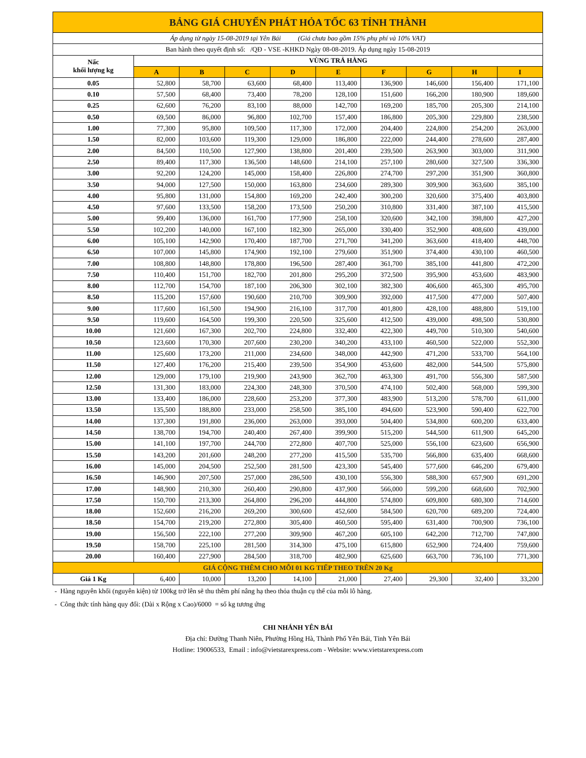| BẢNG GIÁ CHUYỂN PHÁT HỎA TỐC 63 TỈNH THÀNH | | | | | | | | | |
| Áp dụng từ ngày 15-08-2019 tại Yên Bái (Giá chưa bao gồm 15% phụ phí và 10% VAT) | | | | | | | | | |
| Ban hành theo quyết định số: /QĐ - VSE -KHKD Ngày 08-08-2019. Áp dụng ngày 15-08-2019 | | | | | | | | | |
| Nấc khối lượng kg | VÙNG TRẢ HÀNG | | | | | | | | |
| | A | B | C | D | E | F | G | H | I |
| 0.05 | 52,800 | 58,700 | 63,600 | 68,400 | 113,400 | 136,900 | 146,600 | 156,400 | 171,100 |
| 0.10 | 57,500 | 68,400 | 73,400 | 78,200 | 128,100 | 151,600 | 166,200 | 180,900 | 189,600 |
| 0.25 | 62,600 | 76,200 | 83,100 | 88,000 | 142,700 | 169,200 | 185,700 | 205,300 | 214,100 |
| 0.50 | 69,500 | 86,000 | 96,800 | 102,700 | 157,400 | 186,800 | 205,300 | 229,800 | 238,500 |
| 1.00 | 77,300 | 95,800 | 109,500 | 117,300 | 172,000 | 204,400 | 224,800 | 254,200 | 263,000 |
| 1.50 | 82,000 | 103,600 | 119,300 | 129,000 | 186,800 | 222,000 | 244,400 | 278,600 | 287,400 |
| 2.00 | 84,500 | 110,500 | 127,900 | 138,800 | 201,400 | 239,500 | 263,900 | 303,000 | 311,900 |
| 2.50 | 89,400 | 117,300 | 136,500 | 148,600 | 214,100 | 257,100 | 280,600 | 327,500 | 336,300 |
| 3.00 | 92,200 | 124,200 | 145,000 | 158,400 | 226,800 | 274,700 | 297,200 | 351,900 | 360,800 |
| 3.50 | 94,000 | 127,500 | 150,000 | 163,800 | 234,600 | 289,300 | 309,900 | 363,600 | 385,100 |
| 4.00 | 95,800 | 131,000 | 154,800 | 169,200 | 242,400 | 300,200 | 320,600 | 375,400 | 403,800 |
| 4.50 | 97,600 | 133,500 | 158,200 | 173,500 | 250,200 | 310,800 | 331,400 | 387,100 | 415,500 |
| 5.00 | 99,400 | 136,000 | 161,700 | 177,900 | 258,100 | 320,600 | 342,100 | 398,800 | 427,200 |
| 5.50 | 102,200 | 140,000 | 167,100 | 182,300 | 265,000 | 330,400 | 352,900 | 408,600 | 439,000 |
| 6.00 | 105,100 | 142,900 | 170,400 | 187,700 | 271,700 | 341,200 | 363,600 | 418,400 | 448,700 |
| 6.50 | 107,000 | 145,800 | 174,900 | 192,100 | 279,600 | 351,900 | 374,400 | 430,100 | 460,500 |
| 7.00 | 108,800 | 148,800 | 178,800 | 196,500 | 287,400 | 361,700 | 385,100 | 441,800 | 472,200 |
| 7.50 | 110,400 | 151,700 | 182,700 | 201,800 | 295,200 | 372,500 | 395,900 | 453,600 | 483,900 |
| 8.00 | 112,700 | 154,700 | 187,100 | 206,300 | 302,100 | 382,300 | 406,600 | 465,300 | 495,700 |
| 8.50 | 115,200 | 157,600 | 190,600 | 210,700 | 309,900 | 392,000 | 417,500 | 477,000 | 507,400 |
| 9.00 | 117,600 | 161,500 | 194,900 | 216,100 | 317,700 | 401,800 | 428,100 | 488,800 | 519,100 |
| 9.50 | 119,600 | 164,500 | 199,300 | 220,500 | 325,600 | 412,500 | 439,000 | 498,500 | 530,800 |
| 10.00 | 121,600 | 167,300 | 202,700 | 224,800 | 332,400 | 422,300 | 449,700 | 510,300 | 540,600 |
| 10.50 | 123,600 | 170,300 | 207,600 | 230,200 | 340,200 | 433,100 | 460,500 | 522,000 | 552,300 |
| 11.00 | 125,600 | 173,200 | 211,000 | 234,600 | 348,000 | 442,900 | 471,200 | 533,700 | 564,100 |
| 11.50 | 127,400 | 176,200 | 215,400 | 239,500 | 354,900 | 453,600 | 482,000 | 544,500 | 575,800 |
| 12.00 | 129,000 | 179,100 | 219,900 | 243,900 | 362,700 | 463,300 | 491,700 | 556,300 | 587,500 |
| 12.50 | 131,300 | 183,000 | 224,300 | 248,300 | 370,500 | 474,100 | 502,400 | 568,000 | 599,300 |
| 13.00 | 133,400 | 186,000 | 228,600 | 253,200 | 377,300 | 483,900 | 513,200 | 578,700 | 611,000 |
| 13.50 | 135,500 | 188,800 | 233,000 | 258,500 | 385,100 | 494,600 | 523,900 | 590,400 | 622,700 |
| 14.00 | 137,300 | 191,800 | 236,000 | 263,000 | 393,000 | 504,400 | 534,800 | 600,200 | 633,400 |
| 14.50 | 138,700 | 194,700 | 240,400 | 267,400 | 399,900 | 515,200 | 544,500 | 611,900 | 645,200 |
| 15.00 | 141,100 | 197,700 | 244,700 | 272,800 | 407,700 | 525,000 | 556,100 | 623,600 | 656,900 |
| 15.50 | 143,200 | 201,600 | 248,200 | 277,200 | 415,500 | 535,700 | 566,800 | 635,400 | 668,600 |
| 16.00 | 145,000 | 204,500 | 252,500 | 281,500 | 423,300 | 545,400 | 577,600 | 646,200 | 679,400 |
| 16.50 | 146,900 | 207,500 | 257,000 | 286,500 | 430,100 | 556,300 | 588,300 | 657,900 | 691,200 |
| 17.00 | 148,900 | 210,300 | 260,400 | 290,800 | 437,900 | 566,000 | 599,200 | 668,600 | 702,900 |
| 17.50 | 150,700 | 213,300 | 264,800 | 296,200 | 444,800 | 574,800 | 609,800 | 680,300 | 714,600 |
| 18.00 | 152,600 | 216,200 | 269,200 | 300,600 | 452,600 | 584,500 | 620,700 | 689,200 | 724,400 |
| 18.50 | 154,700 | 219,200 | 272,800 | 305,400 | 460,500 | 595,400 | 631,400 | 700,900 | 736,100 |
| 19.00 | 156,500 | 222,100 | 277,200 | 309,900 | 467,200 | 605,100 | 642,200 | 712,700 | 747,800 |
| 19.50 | 158,700 | 225,100 | 281,500 | 314,300 | 475,100 | 615,800 | 652,900 | 724,400 | 759,600 |
| 20.00 | 160,400 | 227,900 | 284,500 | 318,700 | 482,900 | 625,600 | 663,700 | 736,100 | 771,300 |
| GIÁ CỘNG THÊM CHO MỖI 01 KG TIẾP THEO TRÊN 20 Kg | | | | | | | | | |
| Giá 1 Kg | 6,400 | 10,000 | 13,200 | 14,100 | 21,000 | 27,400 | 29,300 | 32,400 | 33,200 |
- Hàng nguyên khối (nguyên kiện) từ 100kg trở lên sẽ thu thêm phí nâng hạ theo thỏa thuận cụ thể của mỗi lô hàng.
- Công thức tính hàng quy đổi: (Dài x Rộng x Cao)/6000 = số kg tương ứng
CHI NHÁNH YÊN BÁI
Địa chỉ: Đường Thanh Niên, Phường Hồng Hà, Thành Phố Yên Bái, Tỉnh Yên Bái
Hotline: 19006533, Email : info@vietstarexpress.com - Website: www.vietstarexpress.com